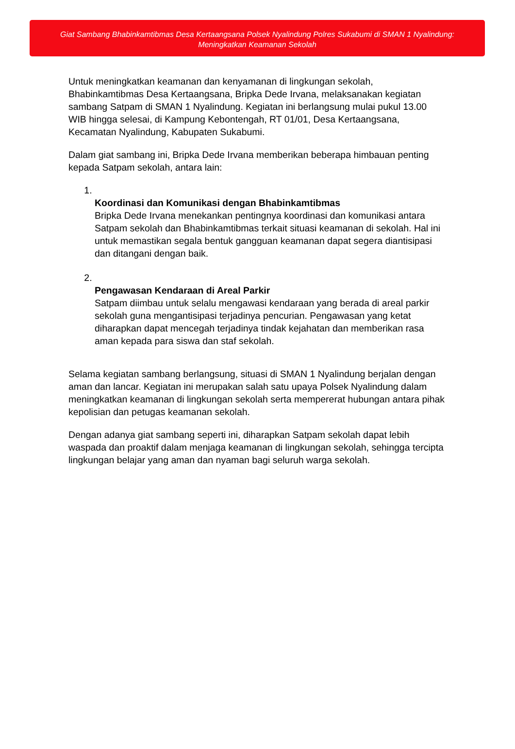Giat Sambang Bhabinkamtibmas Desa Kertaangsana Polsek Nyalindung Polres Sukabumi di SMAN 1 Nyalindung: Meningkatkan Keamanan Sekolah
Untuk meningkatkan keamanan dan kenyamanan di lingkungan sekolah, Bhabinkamtibmas Desa Kertaangsana, Bripka Dede Irvana, melaksanakan kegiatan sambang Satpam di SMAN 1 Nyalindung. Kegiatan ini berlangsung mulai pukul 13.00 WIB hingga selesai, di Kampung Kebontengah, RT 01/01, Desa Kertaangsana, Kecamatan Nyalindung, Kabupaten Sukabumi.
Dalam giat sambang ini, Bripka Dede Irvana memberikan beberapa himbauan penting kepada Satpam sekolah, antara lain:
1. Koordinasi dan Komunikasi dengan Bhabinkamtibmas
Bripka Dede Irvana menekankan pentingnya koordinasi dan komunikasi antara Satpam sekolah dan Bhabinkamtibmas terkait situasi keamanan di sekolah. Hal ini untuk memastikan segala bentuk gangguan keamanan dapat segera diantisipasi dan ditangani dengan baik.
2. Pengawasan Kendaraan di Areal Parkir
Satpam diimbau untuk selalu mengawasi kendaraan yang berada di areal parkir sekolah guna mengantisipasi terjadinya pencurian. Pengawasan yang ketat diharapkan dapat mencegah terjadinya tindak kejahatan dan memberikan rasa aman kepada para siswa dan staf sekolah.
Selama kegiatan sambang berlangsung, situasi di SMAN 1 Nyalindung berjalan dengan aman dan lancar. Kegiatan ini merupakan salah satu upaya Polsek Nyalindung dalam meningkatkan keamanan di lingkungan sekolah serta mempererat hubungan antara pihak kepolisian dan petugas keamanan sekolah.
Dengan adanya giat sambang seperti ini, diharapkan Satpam sekolah dapat lebih waspada dan proaktif dalam menjaga keamanan di lingkungan sekolah, sehingga tercipta lingkungan belajar yang aman dan nyaman bagi seluruh warga sekolah.